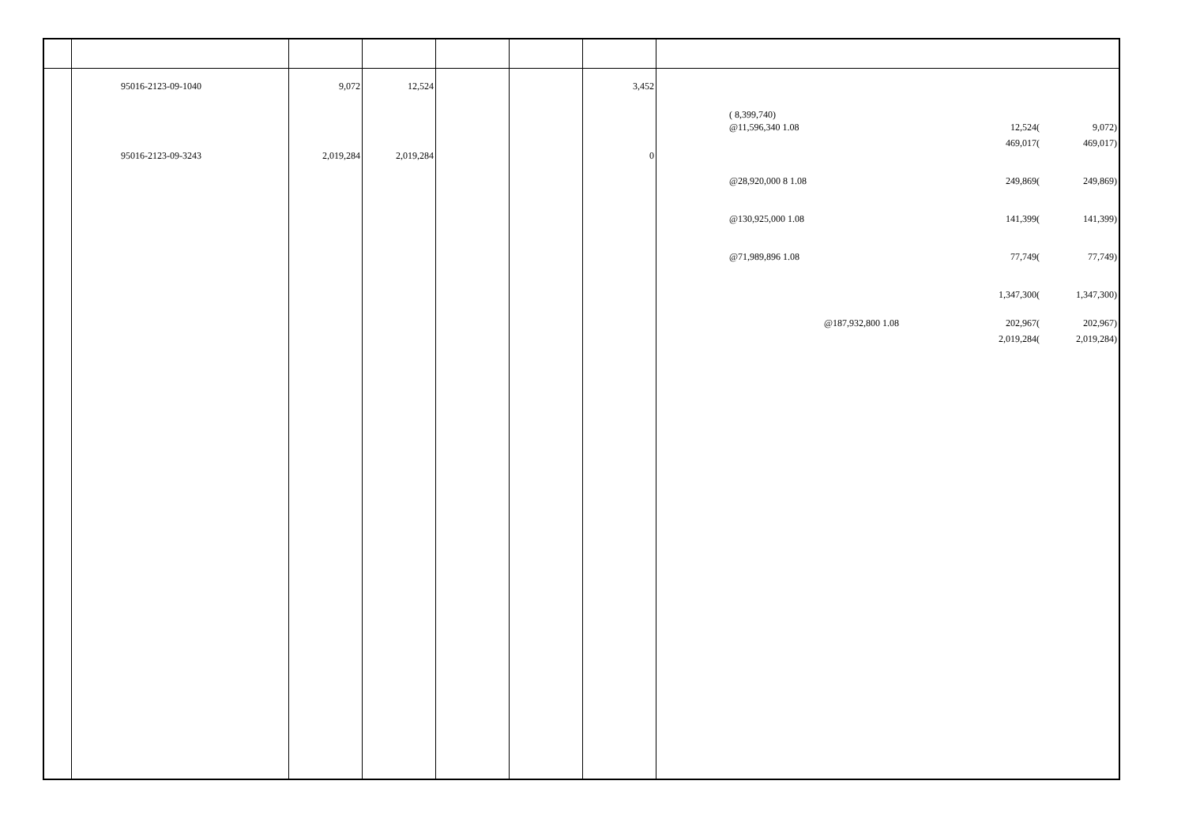| | 95016-2123-09-1040 95016-2123-09-3243 | 9,072 2,019,284 | 12,524 2,019,284 | | | 3,452 0 | ( 8,399,740) @11,596,340 1.08 12,524( 9,072) 469,017( 469,017) @28,920,000 8 1.08 249,869( 249,869) @130,925,000 1.08 141,399( 141,399) @71,989,896 1.08 77,749( 77,749) 1,347,300( 1,347,300) @187,932,800 1.08 202,967( 202,967) 2,019,284( 2,019,284) |